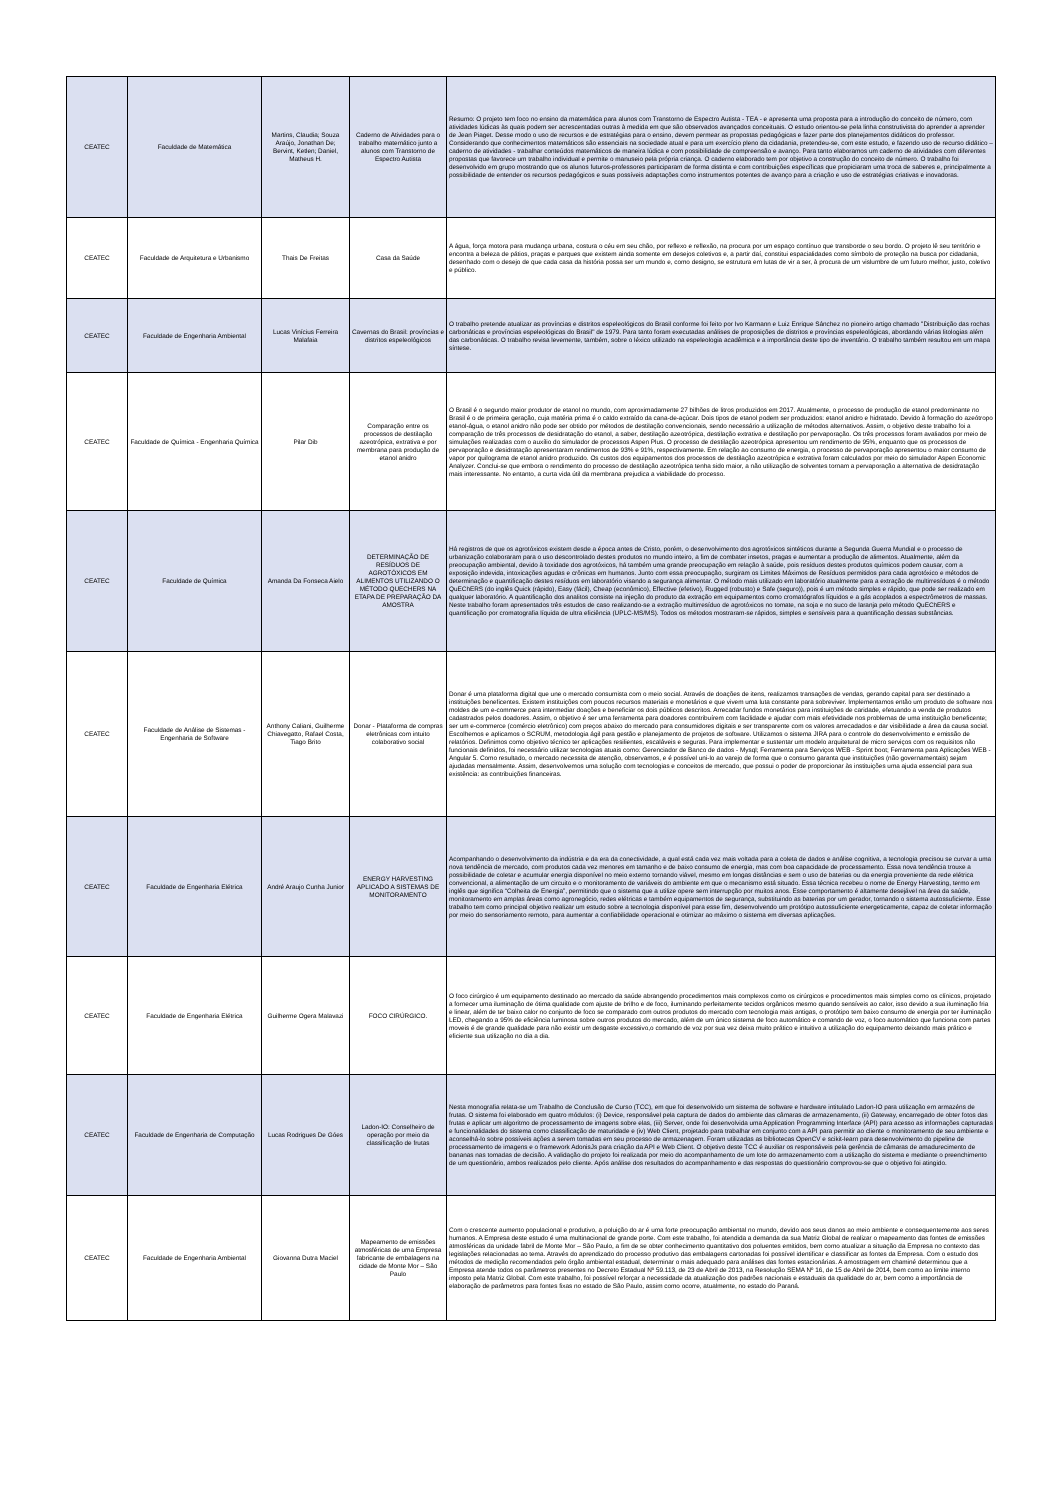| CEATEC | Faculdade de Matemática | Martins, Claudia; Souza Araújo, Jonathan De; Bervint, Ketlen; Daniel, Matheus H. | Caderno de Atividades para o trabalho matemático junto a alunos com Transtorno de Espectro Autista | Resumo: O projeto tem foco no ensino da matemática para alunos com Transtorno de Espectro Autista - TEA - e apresenta uma proposta para a introdução do conceito de número, com atividades lúdicas às quais podem ser acrescentadas outras à medida em que são observados avançados conceituais. O estudo orientou-se pela linha construtivista do aprender a aprender de Jean Piaget. Desse modo o uso de recursos e de estratégias para o ensino, devem permear as propostas pedagógicas e fazer parte dos planejamentos didáticos do professor. Considerando que conhecimentos matemáticos são essenciais na sociedade atual e para um exercício pleno da cidadania, pretendeu-se, com este estudo, e fazendo uso de recurso didático – caderno de atividades - trabalhar conteúdos matemáticos de maneira lúdica e com possibilidade de compreensão e avanço. Para tanto elaboramos um caderno de atividades com diferentes propostas que favorece um trabalho individual e permite o manuseio pela própria criança. O caderno elaborado tem por objetivo a construção do conceito de número. O trabalho foi desenvolvido em grupo mostrando que os alunos futuros-professores participaram de forma distinta e com contribuições específicas que propiciaram uma troca de saberes e, principalmente a possibilidade de entender os recursos pedagógicos e suas possíveis adaptações como instrumentos potentes de avanço para a criação e uso de estratégias criativas e inovadoras. |
| CEATEC | Faculdade de Arquitetura e Urbanismo | Thais De Freitas | Casa da Saúde | A água, força motora para mudança urbana, costura o céu em seu chão, por reflexo e reflexão, na procura por um espaço contínuo que transborde o seu bordo. O projeto lê seu território e encontra a beleza de pátios, praças e parques que existem ainda somente em desejos coletivos e, a partir daí, constitui espacialidades como símbolo de proteção na busca por cidadania, desenhado com o desejo de que cada casa da história possa ser um mundo e, como designo, se estrutura em lutas de vir a ser, à procura de um vislumbre de um futuro melhor, justo, coletivo e público. |
| CEATEC | Faculdade de Engenharia Ambiental | Lucas Vinícius Ferreira Malafaia | Cavernas do Brasil: províncias e distritos espeleológicos | O trabalho pretende atualizar as províncias e distritos espeleológicos do Brasil conforme foi feito por Ivo Karmann e Luiz Enrique Sánchez no pioneiro artigo chamado "Distribuição das rochas carbonáticas e províncias espeleológicas do Brasil" de 1979. Para tanto foram executadas análises de proposições de distritos e províncias espeleológicas, abordando várias litologias além das carbonáticas. O trabalho revisa levemente, também, sobre o léxico utilizado na espeleologia acadêmica e a importância deste tipo de inventário. O trabalho também resultou em um mapa síntese. |
| CEATEC | Faculdade de Química - Engenharia Química | Pilar Dib | Comparação entre os processos de destilação azeotrópica, extrativa e por membrana para produção de etanol anidro | O Brasil é o segundo maior produtor de etanol no mundo, com aproximadamente 27 bilhões de litros produzidos em 2017. Atualmente, o processo de produção de etanol predominante no Brasil é o de primeira geração, cuja matéria prima é o caldo extraído da cana-de-açúcar. Dois tipos de etanol podem ser produzidos: etanol anidro e hidratado. Devido à formação do azeótropo etanol-água, o etanol anidro não pode ser obtido por métodos de destilação convencionais, sendo necessário a utilização de métodos alternativos. Assim, o objetivo deste trabalho foi a comparação de três processos de desidratação do etanol, a saber, destilação azeotrópica, destilação extrativa e destilação por pervaporação. Os três processos foram avaliados por meio de simulações realizadas com o auxílio do simulador de processos Aspen Plus. O processo de destilação azeotrópica apresentou um rendimento de 95%, enquanto que os processos de pervaporação e desidratação apresentaram rendimentos de 93% e 91%, respectivamente. Em relação ao consumo de energia, o processo de pervaporação apresentou o maior consumo de vapor por quilograma de etanol anidro produzido. Os custos dos equipamentos dos processos de destilação azeotrópica e extrativa foram calculados por meio do simulador Aspen Economic Analyzer. Conclui-se que embora o rendimento do processo de destilação azeotrópica tenha sido maior, a não utilização de solventes tornam a pervaporação a alternativa de desidratação mais interessante. No entanto, a curta vida útil da membrana prejudica a viabilidade do processo. |
| CEATEC | Faculdade de Química | Amanda Da Fonseca Aielo | DETERMINAÇÃO DE RESÍDUOS DE AGROTÓXICOS EM ALIMENTOS UTILIZANDO O MÉTODO QUECHERS NA ETAPA DE PREPARAÇÃO DA AMOSTRA | Há registros de que os agrotóxicos existem desde a época antes de Cristo, porém, o desenvolvimento dos agrotóxicos sintéticos durante a Segunda Guerra Mundial e o processo de urbanização colaboraram para o uso descontrolado destes produtos no mundo inteiro, a fim de combater insetos, pragas e aumentar a produção de alimentos. Atualmente, além da preocupação ambiental, devido à toxidade dos agrotóxicos, há também uma grande preocupação em relação à saúde, pois resíduos destes produtos químicos podem causar, com a exposição indevida, intoxicações agudas e crônicas em humanos. Junto com essa preocupação, surgiram os Limites Máximos de Resíduos permitidos para cada agrotóxico e métodos de determinação e quantificação destes resíduos em laboratório visando a segurança alimentar. O método mais utilizado em laboratório atualmente para a extração de multirresíduos é o método QuEChERS (do inglês Quick (rápido), Easy (fácil), Cheap (econômico), Effective (efetivo), Rugged (robusto) e Safe (seguro)), pois é um método simples e rápido, que pode ser realizado em qualquer laboratório. A quantificação dos analitos consiste na injeção do produto da extração em equipamentos como cromatógrafos líquidos e a gás acoplados a espectrômetros de massas. Neste trabalho foram apresentados três estudos de caso realizando-se a extração multirresíduo de agrotóxicos no tomate, na soja e no suco de laranja pelo método QuEChERS e quantificação por cromatografia líquida de ultra eficiência (UPLC-MS/MS). Todos os métodos mostraram-se rápidos, simples e sensíveis para a quantificação dessas substâncias. |
| CEATEC | Faculdade de Análise de Sistemas - Engenharia de Software | Anthony Caliani, Guilherme Chiavegatto, Rafael Costa, Tiago Brito | Donar - Plataforma de compras eletrônicas com intuito colaborativo social | Donar é uma plataforma digital que une o mercado consumista com o meio social. Através de doações de itens, realizamos transações de vendas, gerando capital para ser destinado a instituições beneficentes. Existem instituições com poucos recursos materiais e monetários e que vivem uma luta constante para sobreviver. Implementamos então um produto de software nos moldes de um e-commerce para intermediar doações e beneficiar os dois públicos descritos. Arrecadar fundos monetários para instituições de caridade, efetuando a venda de produtos cadastrados pelos doadores. Assim, o objetivo é ser uma ferramenta para doadores contribuírem com facilidade e ajudar com mais efetividade nos problemas de uma instituição beneficente; ser um e-commerce (comércio eletrônico) com preços abaixo do mercado para consumidores digitais e ser transparente com os valores arrecadados e dar visibilidade a área da causa social. Escolhemos e aplicamos o SCRUM, metodologia ágil para gestão e planejamento de projetos de software. Utilizamos o sistema JIRA para o controle do desenvolvimento e emissão de relatórios. Definimos como objetivo técnico ter aplicações resilientes, escaláveis e seguras. Para implementar e sustentar um modelo arquitetural de micro serviços com os requisitos não funcionais definidos, foi necessário utilizar tecnologias atuais como: Gerenciador de Banco de dados - Mysql; Ferramenta para Serviços WEB - Sprint boot; Ferramenta para Aplicações WEB - Angular 5. Como resultado, o mercado necessita de atenção, observamos, e é possível uni-lo ao varejo de forma que o consumo garanta que instituições (não governamentais) sejam ajudadas mensalmente. Assim, desenvolvemos uma solução com tecnologias e conceitos de mercado, que possui o poder de proporcionar às instituições uma ajuda essencial para sua existência: as contribuições financeiras. |
| CEATEC | Faculdade de Engenharia Elétrica | André Araujo Cunha Junior | ENERGY HARVESTING APLICADO A SISTEMAS DE MONITORAMENTO | Acompanhando o desenvolvimento da indústria e da era da conectividade, a qual está cada vez mais voltada para a coleta de dados e análise cognitiva, a tecnologia precisou se curvar a uma nova tendência de mercado, com produtos cada vez menores em tamanho e de baixo consumo de energia, mas com boa capacidade de processamento. Essa nova tendência trouxe a possibilidade de coletar e acumular energia disponível no meio externo tornando viável, mesmo em longas distâncias e sem o uso de baterias ou da energia proveniente da rede elétrica convencional, a alimentação de um circuito e o monitoramento de variáveis do ambiente em que o mecanismo está situado. Essa técnica recebeu o nome de Energy Harvesting, termo em inglês que significa “Colheita de Energia”, permitindo que o sistema que a utilize opere sem interrupção por muitos anos. Esse comportamento é altamente desejável na área da saúde, monitoramento em amplas áreas como agronegócio, redes elétricas e também equipamentos de segurança, substituindo as baterias por um gerador, tornando o sistema autossuficiente. Esse trabalho tem como principal objetivo realizar um estudo sobre a tecnologia disponível para esse fim, desenvolvendo um protótipo autossuficiente energeticamente, capaz de coletar informação por meio do sensoriamento remoto, para aumentar a confiabilidade operacional e otimizar ao máximo o sistema em diversas aplicações. |
| CEATEC | Faculdade de Engenharia Elétrica | Guilherme Ogera Malavazi | FOCO CIRÚRGICO. | O foco cirúrgico é um equipamento destinado ao mercado da saúde abrangendo procedimentos mais complexos como os cirúrgicos e procedimentos mais simples como os clínicos, projetado a fornecer uma iluminação de ótima qualidade com ajuste de brilho e de foco, iluminando perfeitamente tecidos orgânicos mesmo quando sensíveis ao calor, isso devido a sua iluminação fria e linear, além de ter baixo calor no conjunto de foco se comparado com outros produtos do mercado com tecnologia mais antigas, o protótipo tem baixo consumo de energia por ter iluminação LED, chegando a 95% de eficiência luminosa sobre outros produtos do mercado, além de um único sistema de foco automático e comando de voz, o foco automático que funciona com partes moveis é de grande qualidade para não existir um desgaste excessivo,o comando de voz por sua vez deixa muito prático e intuitivo a utilização do equipamento deixando mais prático e eficiente sua utilização no dia a dia. |
| CEATEC | Faculdade de Engenharia de Computação | Lucas Rodrigues De Góes | Ladon-IO: Conselheiro de operação por meio da classificação de frutas | Nesta monografia relata-se um Trabalho de Conclusão de Curso (TCC), em que foi desenvolvido um sistema de software e hardware intitulado Ladon-IO para utilização em armazéns de frutas. O sistema foi elaborado em quatro módulos: (i) Device, responsável pela captura de dados do ambiente das câmaras de armazenamento, (ii) Gateway, encarregado de obter fotos das frutas e aplicar um algoritmo de processamento de imagens sobre elas, (iii) Server, onde foi desenvolvida uma Application Programming Interface (API) para acesso as informações capturadas e funcionalidades do sistema como classificação de maturidade e (iv) Web Client, projetado para trabalhar em conjunto com a API para permitir ao cliente o monitoramento de seu ambiente e aconselhá-lo sobre possíveis ações a serem tomadas em seu processo de armazenagem. Foram utilizadas as bibliotecas OpenCV e scikit-learn para desenvolvimento do pipeline de processamento de imagens e o framework AdonisJs para criação da API e Web Client. O objetivo deste TCC é auxiliar os responsáveis pela gerência de câmaras de amadurecimento de bananas nas tomadas de decisão. A validação do projeto foi realizada por meio do acompanhamento de um lote do armazenamento com a utilização do sistema e mediante o preenchimento de um questionário, ambos realizados pelo cliente. Após análise dos resultados do acompanhamento e das respostas do questionário comprovou-se que o objetivo foi atingido. |
| CEATEC | Faculdade de Engenharia Ambiental | Giovanna Dutra Maciel | Mapeamento de emissões atmosféricas de uma Empresa fabricante de embalagens na cidade de Monte Mor – São Paulo | Com o crescente aumento populacional e produtivo, a poluição do ar é uma forte preocupação ambiental no mundo, devido aos seus danos ao meio ambiente e consequentemente aos seres humanos. A Empresa deste estudo é uma multinacional de grande porte. Com este trabalho, foi atendida a demanda da sua Matriz Global de realizar o mapeamento das fontes de emissões atmosféricas da unidade fabril de Monte Mor – São Paulo, a fim de se obter conhecimento quantitativo dos poluentes emitidos, bem como atualizar a situação da Empresa no contexto das legislações relacionadas ao tema. Através do aprendizado do processo produtivo das embalagens cartonadas foi possível identificar e classificar as fontes da Empresa. Com o estudo dos métodos de medição recomendados pelo órgão ambiental estadual, determinar o mais adequado para análises das fontes estacionárias. A amostragem em chaminé determinou que a Empresa atende todos os parâmetros presentes no Decreto Estadual Nº 59.113, de 23 de Abril de 2013, na Resolução SEMA Nº 16, de 15 de Abril de 2014, bem como ao limite interno imposto pela Matriz Global. Com este trabalho, foi possível reforçar a necessidade da atualização dos padrões nacionais e estaduais da qualidade do ar, bem como a importância de elaboração de parâmetros para fontes fixas no estado de São Paulo, assim como ocorre, atualmente, no estado do Paraná. |